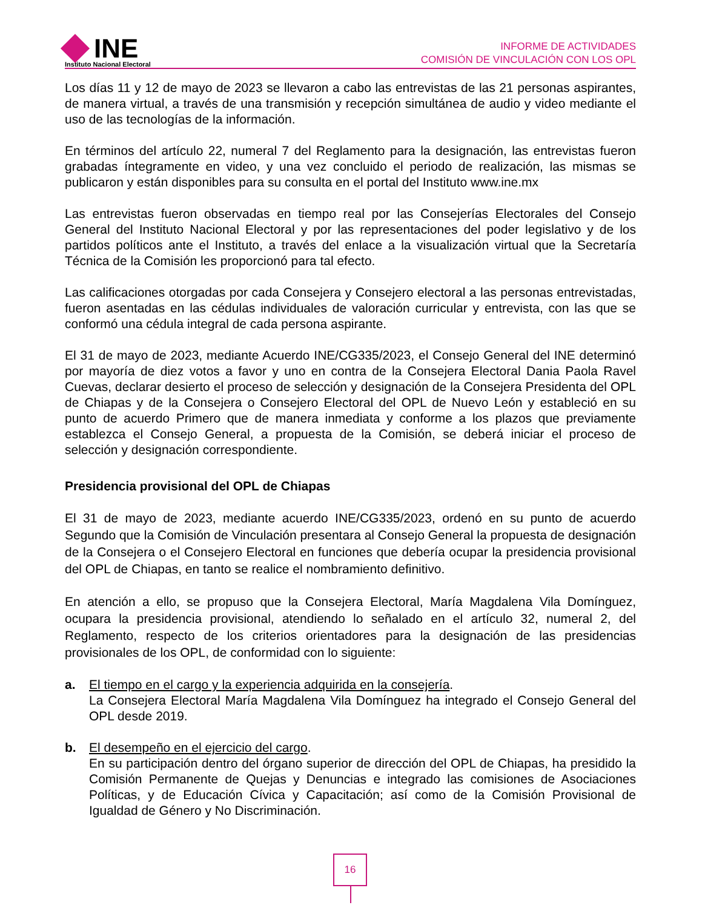INE
Instituto Nacional Electoral
INFORME DE ACTIVIDADES
COMISIÓN DE VINCULACIÓN CON LOS OPL
Los días 11 y 12 de mayo de 2023 se llevaron a cabo las entrevistas de las 21 personas aspirantes, de manera virtual, a través de una transmisión y recepción simultánea de audio y video mediante el uso de las tecnologías de la información.
En términos del artículo 22, numeral 7 del Reglamento para la designación, las entrevistas fueron grabadas íntegramente en video, y una vez concluido el periodo de realización, las mismas se publicaron y están disponibles para su consulta en el portal del Instituto www.ine.mx
Las entrevistas fueron observadas en tiempo real por las Consejerías Electorales del Consejo General del Instituto Nacional Electoral y por las representaciones del poder legislativo y de los partidos políticos ante el Instituto, a través del enlace a la visualización virtual que la Secretaría Técnica de la Comisión les proporcionó para tal efecto.
Las calificaciones otorgadas por cada Consejera y Consejero electoral a las personas entrevistadas, fueron asentadas en las cédulas individuales de valoración curricular y entrevista, con las que se conformó una cédula integral de cada persona aspirante.
El 31 de mayo de 2023, mediante Acuerdo INE/CG335/2023, el Consejo General del INE determinó por mayoría de diez votos a favor y uno en contra de la Consejera Electoral Dania Paola Ravel Cuevas, declarar desierto el proceso de selección y designación de la Consejera Presidenta del OPL de Chiapas y de la Consejera o Consejero Electoral del OPL de Nuevo León y estableció en su punto de acuerdo Primero que de manera inmediata y conforme a los plazos que previamente establezca el Consejo General, a propuesta de la Comisión, se deberá iniciar el proceso de selección y designación correspondiente.
Presidencia provisional del OPL de Chiapas
El 31 de mayo de 2023, mediante acuerdo INE/CG335/2023, ordenó en su punto de acuerdo Segundo que la Comisión de Vinculación presentara al Consejo General la propuesta de designación de la Consejera o el Consejero Electoral en funciones que debería ocupar la presidencia provisional del OPL de Chiapas, en tanto se realice el nombramiento definitivo.
En atención a ello, se propuso que la Consejera Electoral, María Magdalena Vila Domínguez, ocupara la presidencia provisional, atendiendo lo señalado en el artículo 32, numeral 2, del Reglamento, respecto de los criterios orientadores para la designación de las presidencias provisionales de los OPL, de conformidad con lo siguiente:
a. El tiempo en el cargo y la experiencia adquirida en la consejería.
La Consejera Electoral María Magdalena Vila Domínguez ha integrado el Consejo General del OPL desde 2019.
b. El desempeño en el ejercicio del cargo.
En su participación dentro del órgano superior de dirección del OPL de Chiapas, ha presidido la Comisión Permanente de Quejas y Denuncias e integrado las comisiones de Asociaciones Políticas, y de Educación Cívica y Capacitación; así como de la Comisión Provisional de Igualdad de Género y No Discriminación.
16